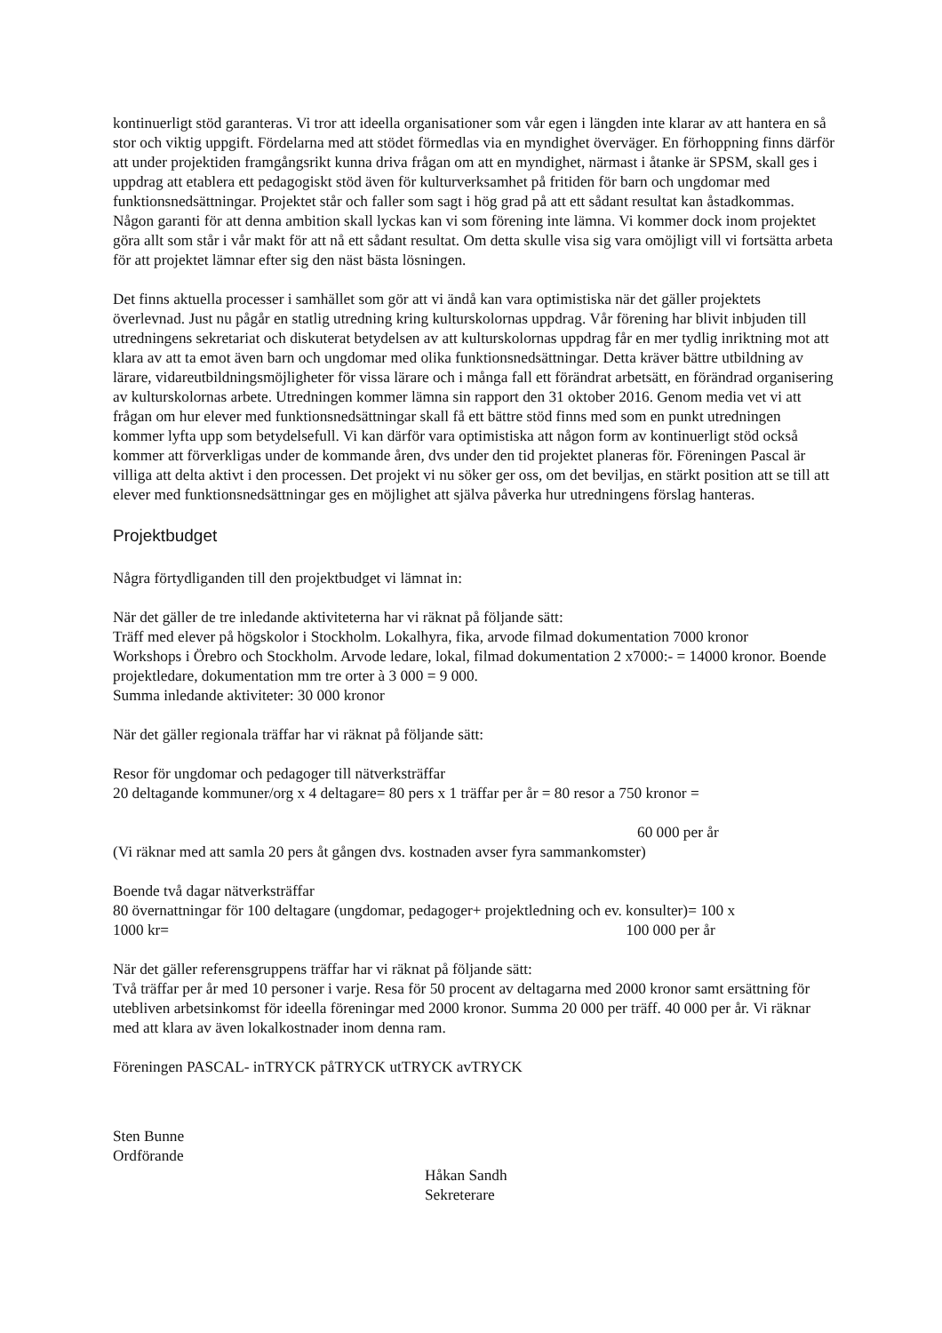kontinuerligt stöd garanteras. Vi tror att ideella organisationer som vår egen i längden inte klarar av att hantera en så stor och viktig uppgift. Fördelarna med att stödet förmedlas via en myndighet överväger. En förhoppning finns därför att under projektiden framgångsrikt kunna driva frågan om att en myndighet, närmast i åtanke är SPSM, skall ges i uppdrag att etablera ett pedagogiskt stöd även för kulturverksamhet på fritiden för barn och ungdomar med funktionsnedsättningar. Projektet står och faller som sagt i hög grad på att ett sådant resultat kan åstadkommas. Någon garanti för att denna ambition skall lyckas kan vi som förening inte lämna. Vi kommer dock inom projektet göra allt som står i vår makt för att nå ett sådant resultat. Om detta skulle visa sig vara omöjligt vill vi fortsätta arbeta för att projektet lämnar efter sig den näst bästa lösningen.
Det finns aktuella processer i samhället som gör att vi ändå kan vara optimistiska när det gäller projektets överlevnad. Just nu pågår en statlig utredning kring kulturskolornas uppdrag. Vår förening har blivit inbjuden till utredningens sekretariat och diskuterat betydelsen av att kulturskolornas uppdrag får en mer tydlig inriktning mot att klara av att ta emot även barn och ungdomar med olika funktionsnedsättningar. Detta kräver bättre utbildning av lärare, vidareutbildningsmöjligheter för vissa lärare och i många fall ett förändrat arbetsätt, en förändrad organisering av kulturskolornas arbete. Utredningen kommer lämna sin rapport den 31 oktober 2016. Genom media vet vi att frågan om hur elever med funktionsnedsättningar skall få ett bättre stöd finns med som en punkt utredningen kommer lyfta upp som betydelsefull. Vi kan därför vara optimistiska att någon form av kontinuerligt stöd också kommer att förverkligas under de kommande åren, dvs under den tid projektet planeras för. Föreningen Pascal är villiga att delta aktivt i den processen. Det projekt vi nu söker ger oss, om det beviljas, en stärkt position att se till att elever med funktionsnedsättningar ges en möjlighet att själva påverka hur utredningens förslag hanteras.
Projektbudget
Några förtydliganden till den projektbudget vi lämnat in:
När det gäller de tre inledande aktiviteterna har vi räknat på följande sätt:
Träff med elever på högskolor i Stockholm. Lokalhyra, fika, arvode filmad dokumentation 7000 kronor
Workshops i Örebro och Stockholm. Arvode ledare, lokal, filmad dokumentation 2 x7000:- = 14000 kronor. Boende projektledare, dokumentation mm tre orter à 3 000 = 9 000.
Summa inledande aktiviteter: 30 000 kronor
När det gäller regionala träffar har vi räknat på följande sätt:
Resor för ungdomar och pedagoger till nätverksträffar
20 deltagande kommuner/org x 4 deltagare= 80 pers x 1 träffar per år = 80 resor a 750 kronor =
60 000 per år
(Vi räknar med att samla 20 pers åt gången dvs. kostnaden avser fyra sammankomster)
Boende två dagar nätverksträffar
80 övernattningar för 100 deltagare (ungdomar, pedagoger+ projektledning och ev. konsulter)= 100 x
1000 kr= 100 000 per år
När det gäller referensgruppens träffar har vi räknat på följande sätt:
Två träffar per år med 10 personer i varje. Resa för 50 procent av deltagarna med 2000 kronor samt ersättning för utebliven arbetsinkomst för ideella föreningar med 2000 kronor. Summa 20 000 per träff. 40 000 per år. Vi räknar med att klara av även lokalkostnader inom denna ram.
Föreningen PASCAL- inTRYCK påTRYCK utTRYCK avTRYCK
Sten Bunne
Ordförande
Håkan Sandh
Sekreterare